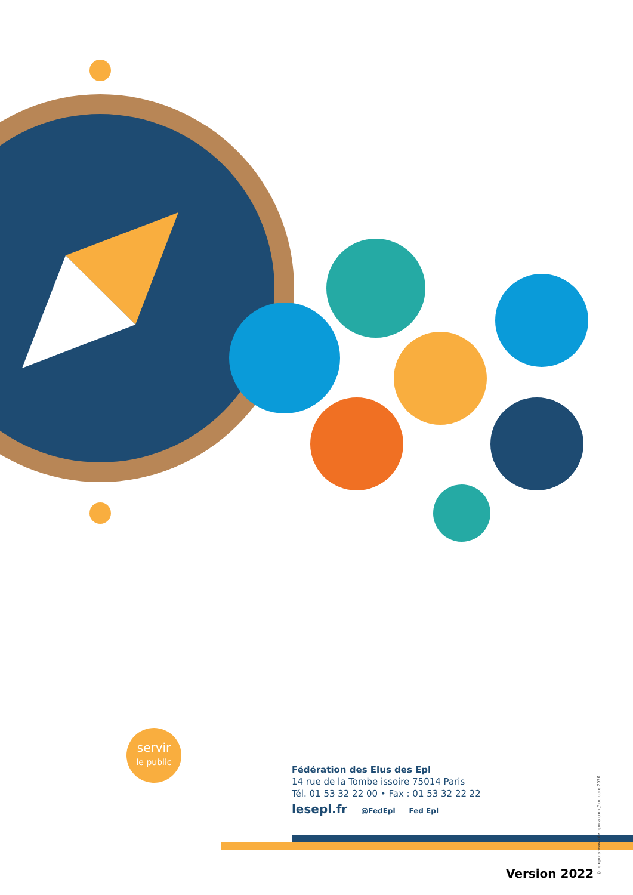servir
le public
©tempora www.otempora.com // octobre 2020
Fédération des Elus des Epl
14 rue de la Tombe issoire 75014 Paris
Tél. 01 53 32 22 00 • Fax : 01 53 32 22 22
lesepl.fr @FedEpl Fed Epl
Version 2022